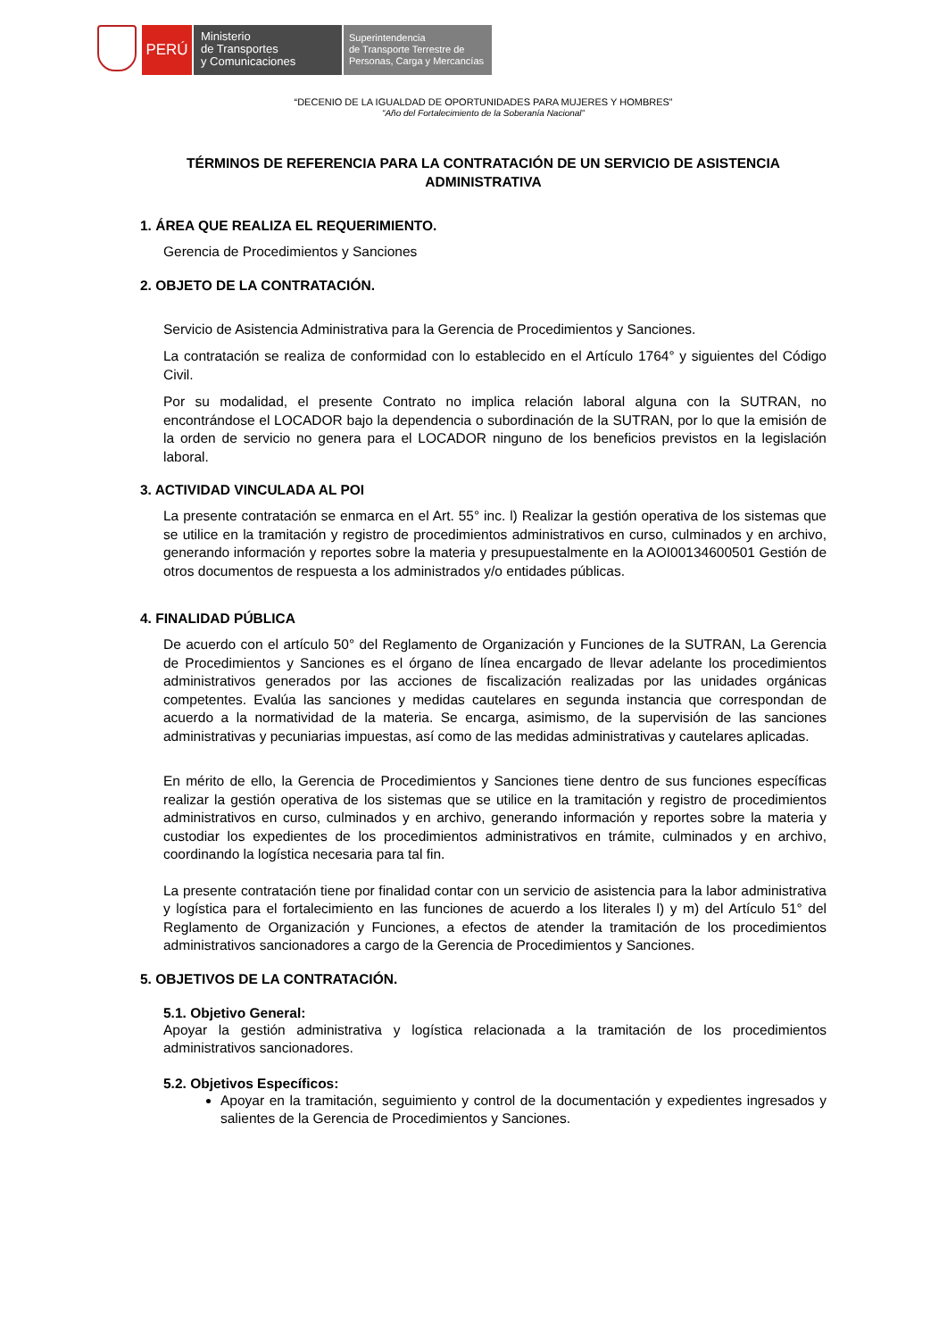PERÚ
Ministerio
de Transportes
y Comunicaciones
Superintendencia
de Transporte Terrestre de
Personas, Carga y Mercancías
“DECENIO DE LA IGUALDAD DE OPORTUNIDADES PARA MUJERES Y HOMBRES”
“Año del Fortalecimiento de la Soberanía Nacional”
TÉRMINOS DE REFERENCIA PARA LA CONTRATACIÓN DE UN SERVICIO DE ASISTENCIA ADMINISTRATIVA
1. ÁREA QUE REALIZA EL REQUERIMIENTO.
Gerencia de Procedimientos y Sanciones
2. OBJETO DE LA CONTRATACIÓN.
Servicio de Asistencia Administrativa para la Gerencia de Procedimientos y Sanciones.
La contratación se realiza de conformidad con lo establecido en el Artículo 1764° y siguientes del Código Civil.
Por su modalidad, el presente Contrato no implica relación laboral alguna con la SUTRAN, no encontrándose el LOCADOR bajo la dependencia o subordinación de la SUTRAN, por lo que la emisión de la orden de servicio no genera para el LOCADOR ninguno de los beneficios previstos en la legislación laboral.
3. ACTIVIDAD VINCULADA AL POI
La presente contratación se enmarca en el Art. 55° inc. l) Realizar la gestión operativa de los sistemas que se utilice en la tramitación y registro de procedimientos administrativos en curso, culminados y en archivo, generando información y reportes sobre la materia y presupuestalmente en la AOI00134600501 Gestión de otros documentos de respuesta a los administrados y/o entidades públicas.
4. FINALIDAD PÚBLICA
De acuerdo con el artículo 50° del Reglamento de Organización y Funciones de la SUTRAN, La Gerencia de Procedimientos y Sanciones es el órgano de línea encargado de llevar adelante los procedimientos administrativos generados por las acciones de fiscalización realizadas por las unidades orgánicas competentes. Evalúa las sanciones y medidas cautelares en segunda instancia que correspondan de acuerdo a la normatividad de la materia. Se encarga, asimismo, de la supervisión de las sanciones administrativas y pecuniarias impuestas, así como de las medidas administrativas y cautelares aplicadas.
En mérito de ello, la Gerencia de Procedimientos y Sanciones tiene dentro de sus funciones específicas realizar la gestión operativa de los sistemas que se utilice en la tramitación y registro de procedimientos administrativos en curso, culminados y en archivo, generando información y reportes sobre la materia y custodiar los expedientes de los procedimientos administrativos en trámite, culminados y en archivo, coordinando la logística necesaria para tal fin.
La presente contratación tiene por finalidad contar con un servicio de asistencia para la labor administrativa y logística para el fortalecimiento en las funciones de acuerdo a los literales l) y m) del Artículo 51° del Reglamento de Organización y Funciones, a efectos de atender la tramitación de los procedimientos administrativos sancionadores a cargo de la Gerencia de Procedimientos y Sanciones.
5. OBJETIVOS DE LA CONTRATACIÓN.
5.1. Objetivo General:
Apoyar la gestión administrativa y logística relacionada a la tramitación de los procedimientos administrativos sancionadores.
5.2. Objetivos Específicos:
Apoyar en la tramitación, seguimiento y control de la documentación y expedientes ingresados y salientes de la Gerencia de Procedimientos y Sanciones.